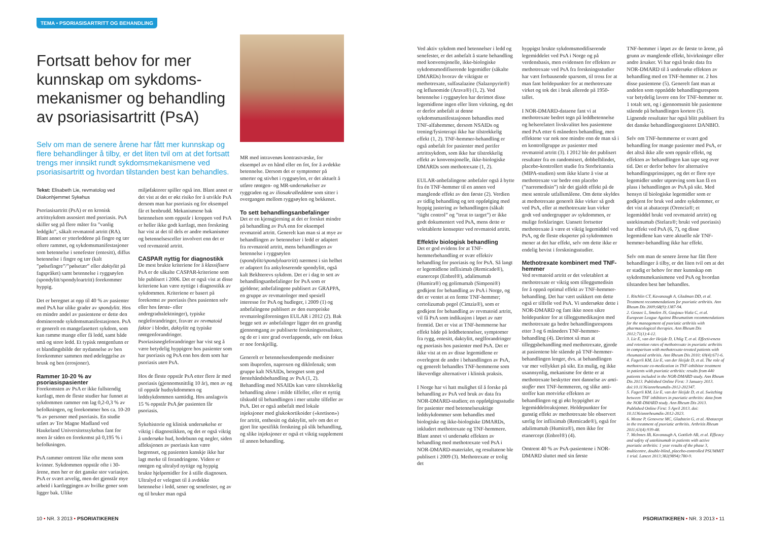TEMA • PSORIASISARTRITT OG BEHANDLING
Fortsatt behov for mer kunnskap om sykdoms­mekanismer og behandling av psoriasisartritt (PsA)
Selv om man de senere årene har fått mer kunnskap og flere behandlinger å tilby, er det liten tvil om at det fortsatt trengs mer innsikt rundt sykdomsmekanismene ved psoriasisartritt og hvordan tilstanden best kan behandles.
Tekst: Elisabeth Lie, revmatolog ved Diakonhjemmet Sykehus
Psoriasisartritt (PsA) er en kronisk artrittsykdom assosiert med psoriasis. PsA skiller seg på flere måter fra ”vanlig leddgikt”, såkalt revmatoid artritt (RA). Blant annet er ytterleddene på fingre og tær oftere rammet, og sykdomsmanifestasjoner som betennelse i senefester (entesitt), diffus betennelse i fingre og tær (kalt ”pølsefingre”/”pølsetær” eller daktylitt på fagspråket) samt betennelse i ryggsøylen (spondylitt/spondyloartritt) forekommer hyppig.
Det er beregnet at opp til 40 % av pasienter med PsA har ulike grader av spondylitt. Hos en mindre andel av pasientene er dette den dominerende sykdomsmanifestasjonen. PsA er generelt en mangefasettert sykdom, som kan ramme mange eller få ledd, samt både små og store ledd. Et typisk røntgenfunn er et blandingsbilde der nydannelse av ben forekommer sammen med ødeleggelse av brusk og ben (erosjoner).
Rammer 10-20 % av psoriasispasienter
Forekomsten av PsA er ikke fullstendig kartlagt, men de fleste studier har funnet at sykdommen rammer om lag 0,2-0,3 % av befolkningen, og forekommer hos ca. 10-20 % av personer med psoriasis. En studie utført av Tor Magne Madland ved Haukeland Universitetssykehus fant for noen år siden en forekomst på 0,195 % i befolkningen.
PsA rammer omtrent like ofte menn som kvinner. Sykdommen oppstår ofte i 30-årene, men her er det ganske stor variasjon. PsA er svært arvelig, men det gjenstår mye arbeid i kartleggingen av hvilke gener som ligger bak. Ulike
miljøfaktorer spiller også inn. Blant annet er det vist at det er økt risiko for å utvikle PsA dersom man har psoriasis og for eksempel får et benbrudd. Mekanismene bak betennelsen som oppstår i kroppen ved PsA er heller ikke godt kartlagt, men forskning har vist at det til dels er andre mekanismer og betennelsesceller involvert enn det er ved revmatoid artritt.
CASPAR nyttig for diagnostikk
De mest brukte kriteriene for å klassifisere PsA er de såkalte CASPAR-kriteriene som ble publisert i 2006. Det er også vist at disse kriteriene kan være nyttige i diagnostikk av sykdommen. Kriteriene er basert på forekomst av psoriasis (hos pasienten selv eller hos første- eller andregradsslektninger), typiske negleforandringer, fravær av revmatoid faktor i blodet, daktylitt og typiske røntgenforandringer. Psoriasisnegleforandringer har vist seg å være betydelig hyppigere hos pasienter som har psoriasis og PsA enn hos dem som har psoriasis uten PsA.
Hos de fleste oppstår PsA etter flere år med psoriasis (gjennomsnittlig 10 år), men av og til oppstår hudsykdommen og leddsykdommen samtidig. Hos anslagsvis 15 % oppstår PsA før pasienten får psoriasis.
Sykehistorie og klinisk undersøkelse er viktig i diagnostikken, og det er også viktig å undersøke hud, hodebunn og negler, siden affeksjonen av psoriasis kan være begrenset, og pasienten kanskje ikke har lagt merke til forandringene. Videre er røntgen og ultralyd nyttige og hyppig brukte hjelpemidler for å stille diagnosen. Ultralyd er velegnet til å avdekke betennelse i ledd, sener og senefester, og av og til bruker man også
MR med intravenøs kontrastvæske, for eksempel av en hånd eller en fot, for å avdekke betennelse. Dersom det er symptomer på smerter og stivhet i ryggsøylen, er det aktuelt å utføre røntgen- og MR-undersøkelser av ryggraden og av iliosakralleddene som sitter i overgangen mellom ryggsøylen og bekkenet.
To sett behandlingsanbefalinger
Det er en kjensgjerning at det er forsket mindre på behandling av PsA enn for eksempel revmatoid artritt. Generelt kan man si at mye av behandlingen av betennelser i ledd er adaptert fra revmatoid artritt, mens behandlingen av betennelse i ryggsøylen (spondylitt/spondyloartritt) nærmest i sin helhet er adaptert fra ankyloserende spondylitt, også kalt Bekhterevs sykdom. Det er i dag to sett av behandlingsanbefalinger for PsA som er gjeldene; anbefalingene publisert av GRAPPA, en gruppe av revmatologer med spesiell interesse for PsA og hudleger, i 2009 (1) og anbefalingene publisert av den europeiske revmatologiforeningen EULAR i 2012 (2). Bak begge sett av anbefalinger ligger det en grundig gjennomgang av publiserte forskningsresultater, og de er i stor grad overlappende, selv om fokus er noe forskjellig.
Generelt er betennelsesdempende medisiner som ibuprofen, naproxen og diklofenak; som gruppe kalt NSAIDs, betegnet som god førstehåndsbehandling av PsA (1, 2). Behandling med NSAIDs kan være tilstrekkelig behandling alene i milde tilfeller, eller et nyttig tilskudd til behandlingen i mer uttalte tilfeller av PsA. Det er også anbefalt med lokale injeksjoner med glukokortikoider («kortison») for artritt, enthesitt og daktylitt, selv om det er gjort lite spesifikk forskning på slik behandling, og slike injeksjoner er også et viktig supplement til annen behandling.
10 • NR. 3 2013 • PSORIATIKEREN
Ved aktiv sykdom med betennelser i ledd og senefester, er det anbefalt å starte behandling med konvensjonelle, ikke-biologiske sykdomsmodifiserende legemidler (såkalte DMARDs) hvorav de viktigste er methotrexate, sulfasalazine (Salazopyrin®) og leflunomide (Arava®) (1, 2). Ved betennelse i ryggsøylen har derimot disse legemidlene ingen eller liten virkning, og det er derfor anbefalt at denne sykdomsmanifestasjonen behandles med TNF-alfahemmer, dersom NSAIDs og trening/fysioterapi ikke har tilstrekkelig effekt (1, 2). TNF-hemmer-behandling er også anbefalt for pasienter med perifer artrittsykdom, som ikke har tilstrekkelig effekt av konvensjonelle, ikke-biologiske DMARDs som methotrexate (1, 2).
EULAR-anbefalingene anbefaler også å bytte fra én TNF-hemmer til en annen ved manglende effekt av den første (2). Verdien av tidlig behandling og tett oppfølging med hyppig justering av behandlingen (såkalt ”tight control” og ”treat to target”) er ikke godt dokumentert ved PsA, mens dette er veletablerte konsepter ved revmatoid artritt.
Effektiv biologisk behandling
Det er god evidens for at TNF-hemmerbehandling er svær effektiv behandling for psoriasis og for PsA. Så langt er legemidlene infliximab (Remicade®), etanercept (Enbrel®), adalimumab (Humira®) og golimumab (Simponi®) godkjent for behandling av PsA i Norge, og det er ventet at en femte TNF-hemmer; certolizumab pegol (Cimzia®), som er godkjent for behandling av revmatoid artritt, vil få PsA som indikasjon i løpet av nær fremtid. Det er vist at TNF-hemmerne har effekt både på leddbetennelser, symptomer fra rygg, entesitt, daktylitt, neglforandringer og psoriasis hos pasienter med PsA. Det er ikke vist at en av disse legemidlene er overlegent de andre i behandlingen av PsA, og generelt behandles TNF-hemmerne som likeverdige alternativer i klinisk praksis.
I Norge har vi hatt mulighet til å forske på behandling av PsA ved bruk av data fra NOR-DMARD-studien; en oppfølgingsstudie for pasienter med betennelsesaktige leddsykdommer som behandles med biologiske og ikke-biologiske DMARDs, inkludert methotrexate og TNF-hemmere. Blant annet vi undersøkt effekten av behandling med methotrexate ved PsA i NOR-DMARD-materialet, og resultatene ble publisert i 2009 (3). Methotrexate er trolig det
hyppigst brukte sykdomsmodifiserende legemiddelet ved PsA i Norge og på verdensbasis, men evidensen for effekten av methotrexate ved PsA fra forskningsstudier har vært forbausende sparsom, til tross for at man fant holdepunkter for at methotrexate virket og tok det i bruk allerede på 1950-tallet.
I NOR-DMARD-dataene fant vi at methotrexate bedret tegn på leddbetennelse og helserelatert livskvalitet hos pasientene med PsA etter 6 måneders behandling, men effektene var nok noe mindre enn de man så i en kontrollgruppe av pasienter med revmatoid artritt (3). I 2012 ble det publisert resultater fra en randomisert, dobbelblindet, placebo-kontrollert studie fra Storbritannia (MIPA-studien) som ikke klarte å vise at methotrexate var bedre enn placebo (”narremedisin”) når det gjaldt effekt på de mest sentrale utfallsmålene. Om dette skyldes at methotrexate generelt ikke virker så godt ved PsA, eller at methotrexate kun virker godt ved undergrupper av sykdommen, er mulige forklaringer. Uansett fortsetter methotrexate å være et viktig legemiddel ved PsA, og de fleste eksperter på sykdommen mener at det har effekt, selv om dette ikke er endelig bevist i forskningsstudier.
Methotrexate kombinert med TNF-hemmer
Ved revmatoid artritt er det veletablert at methotrexate er viktig som tilleggsmedisin for å oppnå optimal effekt av TNF-hemmer-behandling. Det har vært usikkert om dette også er tilfelle ved PsA. Vi undersøkte dette i NOR-DMARD og fant ikke noen sikre holdepunkter for at tilleggsmedikasjon med methotrexate ga bedre behandlingsrespons etter 3 og 6 måneders TNF-hemmer-behandling (4). Derimot så man at tilleggsbehandling med methotrexate, gjorde at pasientene ble stående på TNF-hemmer-behandlingen lenger, dvs. at behandlingen var mer vellykket på sikt. En mulig, og ikke usannsynlig, mekanisme for dette er at methotrexate beskytter mot dannelse av anti-stoffer mot TNF-hemmeren, og slike anti-stoffer kan motvirke effekten av behandlingen og gi økt hyppighet av legemiddelreaksjoner. Holdepunkter for gunstig effekt av methotrexate ble observert særlig for infliximab (Remicade®), også for adalimumab (Humira®), men ikke for etanercept (Enbrel®) (4).
Omtrent 40 % av PsA-pasientene i NOR-DMARD sluttet med sin første
TNF-hemmer i løpet av de første to årene, på grunn av manglende effekt, bivirkninger eller andre årsaker. Vi har også brukt data fra NOR-DMARD til å undersøke effekten av behandling med en TNF-hemmer nr. 2 hos disse pasientene (5). Generelt fant man at andelen som oppnådde behandlingsrespons var betydelig lavere enn for TNF-hemmer nr. 1 totalt sett, og i gjennomsnitt ble pasientene stående på behandlingen kortere (5). Lignende resultater har også blitt publisert fra det danske behandlingsregisteret DANBIO.
Selv om TNF-hemmerne er svært god behandling for mange pasienter med PsA, er det altså ikke alle som oppnår effekt, og effekten av behandlingen kan tape seg over tid. Det er derfor behov for alternative behandlingsprinsipper, og det er flere nye legemidler under utprøving som kan få en plass i behandlingen av PsA på sikt. Med hensyn til biologiske legemidler som er godkjent for bruk ved andre sykdommer, er det vist at abatacept (Orencia®; et legemiddel brukt ved revmatoid artritt) og ustekinumab (Stelara®; brukt ved psoriasis) har effekt ved PsA (6, 7), og disse legemidlene kan være aktuelle når TNF-hemmer-behandling ikke har effekt.
Selv om man de senere årene har fått flere behandlinger å tilby, er det liten tvil om at det er stadig er behov for mer kunnskap om sykdomsmekanismene ved PsA og hvordan tilstanden best bør behandles.
1. Ritchlin CT, Kavanaugh A, Gladman DD, et al. Treatment recommendations for psoriatic arthritis. Ann Rheum Dis 2009;68(9):1387-94.
2. Gossec L, Smolen JS, Gaujoux-Viala C, et al. European League Against Rheumatism recommendations for the management of psoriatic arthritis with pharmacological therapies. Ann Rheum Dis 2012;71(1):4-12.
3. Lie E, van der Heijde D, Uhlig T, et al. Effectiveness and retention rates of methotrexate in psoriatic arthritis in comparison with methotrexate-treated patients with rheumatoid arthritis. Ann Rheum Dis 2010; 69(4):671-6.
4. Fagerli KM, Lie E, van der Heijde D, et al. The role of methotrexate co-medication in TNF-inhibitor treatment in patients with psoriatic arthritis: results from 440 patients included in the NOR-DMARD study. Ann Rheum Dis 2013. Published Online First: 3 January 2013. doi:10.1136/annrheumdis-2012-202347.
5. Fagerli KM, Lie E, van der Heijde D, et al. Switching between TNF inhibitors in psoriatic arthritis: data from the NOR-DMARD study. Ann Rheum Dis 2013. Published Online First: 5 April 2013. doi: 10.1136/annrheumdis-2012-2023.
6. Mease P, Genovese MC, Gladstein G, et al. Abatacept in the treatment of psoriatic arthritis. Arthritis Rheum 2011;63(4):939-48.
7. McInnes IB, Kavanaugh A, Gottlieb AB, et al. Efficacy and safety of ustekinumab in patients with active psoriatic arthritis: 1 year results of the phase 3, multicentre, double-blind, placebo-controlled PSUMMIT 1 trial. Lancet 2013;382(9894):780-9.
PSORIATIKEREN • NR. 3 2013 • 11